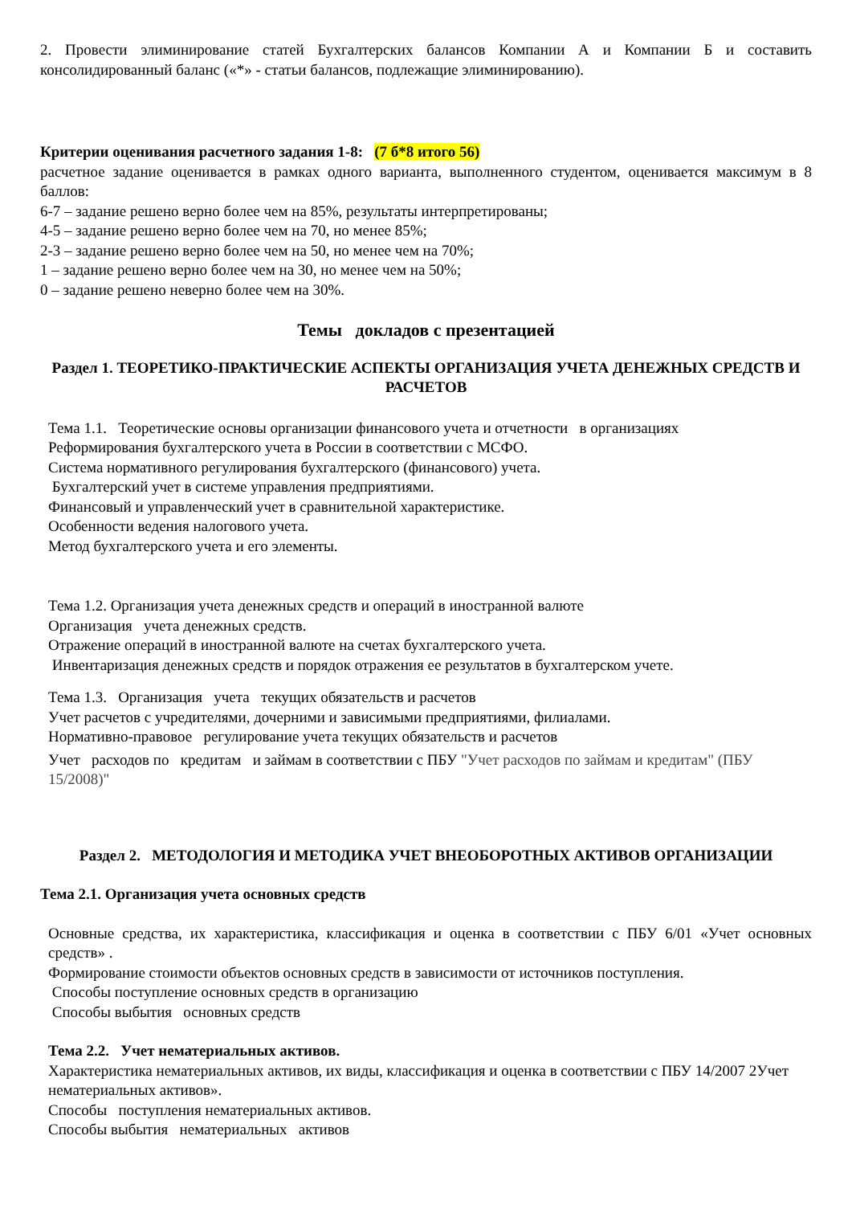2. Провести элиминирование статей Бухгалтерских балансов Компании А и Компании Б и составить консолидированный баланс («*» - статьи балансов, подлежащие элиминированию).
Критерии оценивания расчетного задания 1-8: (7 б*8 итого 56)
расчетное задание оценивается в рамках одного варианта, выполненного студентом, оценивается максимум в 8 баллов:
6-7 – задание решено верно более чем на 85%, результаты интерпретированы;
4-5 – задание решено верно более чем на 70, но менее 85%;
2-3 – задание решено верно более чем на 50, но менее чем на 70%;
1 – задание решено верно более чем на 30, но менее чем на 50%;
0 – задание решено неверно более чем на 30%.
Темы докладов с презентацией
Раздел 1. ТЕОРЕТИКО-ПРАКТИЧЕСКИЕ АСПЕКТЫ ОРГАНИЗАЦИЯ УЧЕТА ДЕНЕЖНЫХ СРЕДСТВ И РАСЧЕТОВ
Тема 1.1. Теоретические основы организации финансового учета и отчетности в организациях
Реформирования бухгалтерского учета в России в соответствии с МСФО.
Система нормативного регулирования бухгалтерского (финансового) учета.
Бухгалтерский учет в системе управления предприятиями.
Финансовый и управленческий учет в сравнительной характеристике.
Особенности ведения налогового учета.
Метод бухгалтерского учета и его элементы.
Тема 1.2. Организация учета денежных средств и операций в иностранной валюте
Организация учета денежных средств.
Отражение операций в иностранной валюте на счетах бухгалтерского учета.
Инвентаризация денежных средств и порядок отражения ее результатов в бухгалтерском учете.
Тема 1.3. Организация учета текущих обязательств и расчетов
Учет расчетов с учредителями, дочерними и зависимыми предприятиями, филиалами.
Нормативно-правовое регулирование учета текущих обязательств и расчетов
Учет расходов по кредитам и займам в соответствии с ПБУ "Учет расходов по займам и кредитам" (ПБУ 15/2008)"
Раздел 2. МЕТОДОЛОГИЯ И МЕТОДИКА УЧЕТ ВНЕОБОРОТНЫХ АКТИВОВ ОРГАНИЗАЦИИ
Тема 2.1. Организация учета основных средств
Основные средства, их характеристика, классификация и оценка в соответствии с ПБУ 6/01 «Учет основных средств» .
Формирование стоимости объектов основных средств в зависимости от источников поступления.
Способы поступление основных средств в организацию
Способы выбытия основных средств
Тема 2.2. Учет нематериальных активов.
Характеристика нематериальных активов, их виды, классификация и оценка в соответствии с ПБУ 14/2007 2Учет нематериальных активов».
Способы поступления нематериальных активов.
Способы выбытия нематериальных активов